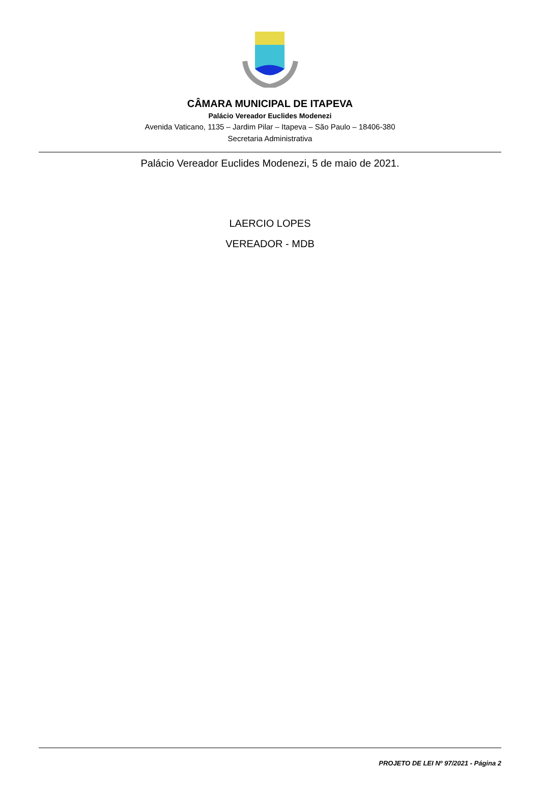CÂMARA MUNICIPAL DE ITAPEVA
Palácio Vereador Euclides Modenezi
Avenida Vaticano, 1135 – Jardim Pilar – Itapeva – São Paulo – 18406-380
Secretaria Administrativa
Palácio Vereador Euclides Modenezi, 5 de maio de 2021.
LAERCIO LOPES
VEREADOR - MDB
PROJETO DE LEI Nº 97/2021 - Página 2